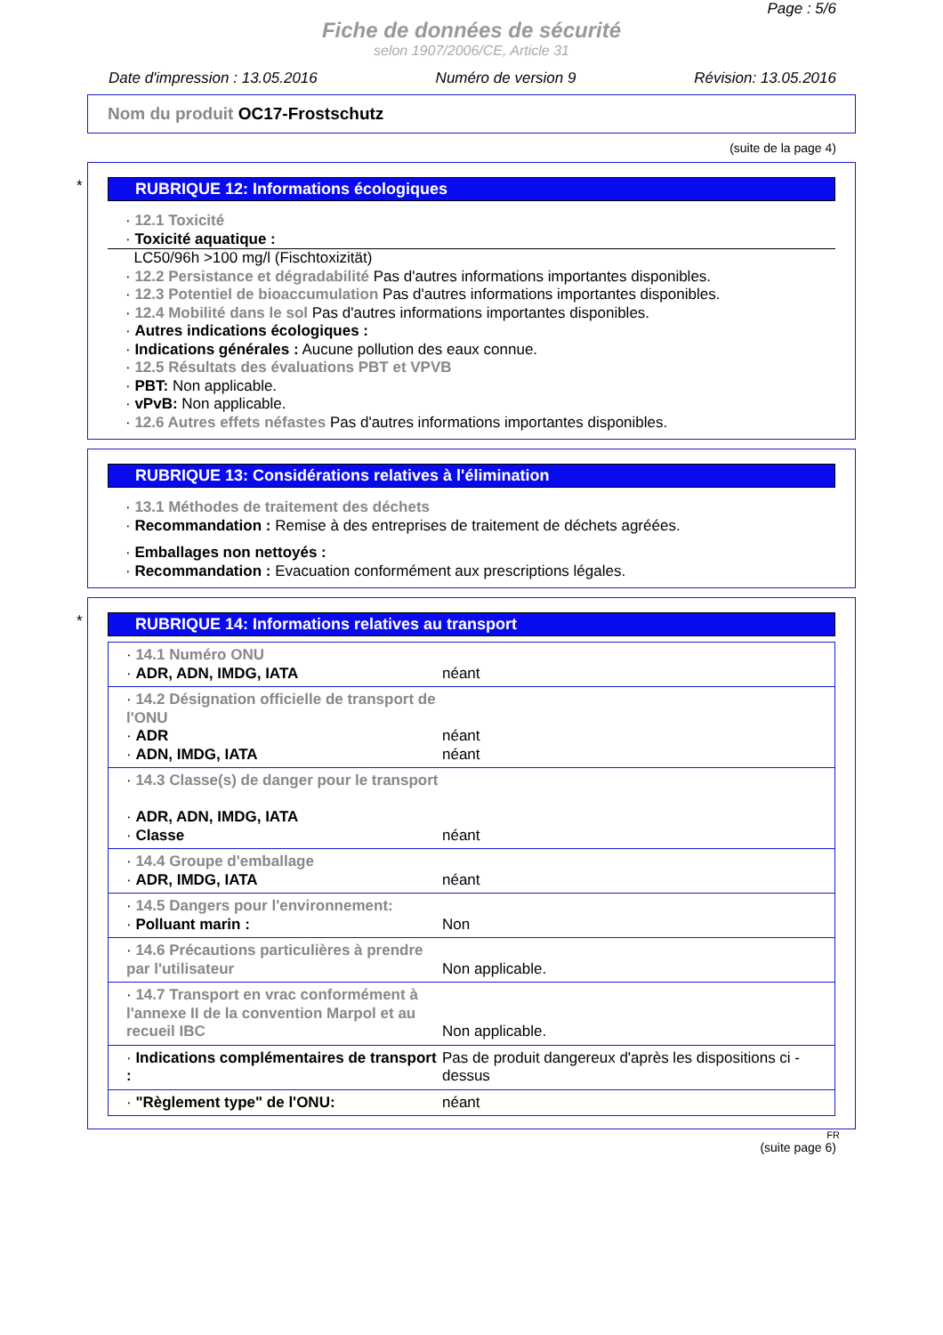Page : 5/6
Fiche de données de sécurité
selon 1907/2006/CE, Article 31
Date d'impression : 13.05.2016 Numéro de version 9 Révision: 13.05.2016
Nom du produit OC17-Frostschutz
(suite de la page 4)
*
RUBRIQUE 12: Informations écologiques
· 12.1 Toxicité
· Toxicité aquatique :
LC50/96h >100 mg/l (Fischtoxizität)
· 12.2 Persistance et dégradabilité Pas d'autres informations importantes disponibles.
· 12.3 Potentiel de bioaccumulation Pas d'autres informations importantes disponibles.
· 12.4 Mobilité dans le sol Pas d'autres informations importantes disponibles.
· Autres indications écologiques :
· Indications générales : Aucune pollution des eaux connue.
· 12.5 Résultats des évaluations PBT et VPVB
· PBT: Non applicable.
· vPvB: Non applicable.
· 12.6 Autres effets néfastes Pas d'autres informations importantes disponibles.
RUBRIQUE 13: Considérations relatives à l'élimination
· 13.1 Méthodes de traitement des déchets
· Recommandation : Remise à des entreprises de traitement de déchets agréées.
· Emballages non nettoyés :
· Recommandation : Evacuation conformément aux prescriptions légales.
*
RUBRIQUE 14: Informations relatives au transport
| · 14.1 Numéro ONU · ADR, ADN, IMDG, IATA | néant |
| · 14.2 Désignation officielle de transport de l'ONU · ADR · ADN, IMDG, IATA | néant néant |
| · 14.3 Classe(s) de danger pour le transport · ADR, ADN, IMDG, IATA · Classe | néant |
| · 14.4 Groupe d'emballage · ADR, IMDG, IATA | néant |
| · 14.5 Dangers pour l'environnement: · Polluant marin : | Non |
| · 14.6 Précautions particulières à prendre par l'utilisateur | Non applicable. |
| · 14.7 Transport en vrac conformément à l'annexe II de la convention Marpol et au recueil IBC | Non applicable. |
| · Indications complémentaires de transport : | Pas de produit dangereux d'après les dispositions ci - dessus |
| · "Règlement type" de l'ONU: | néant |
FR
(suite page 6)